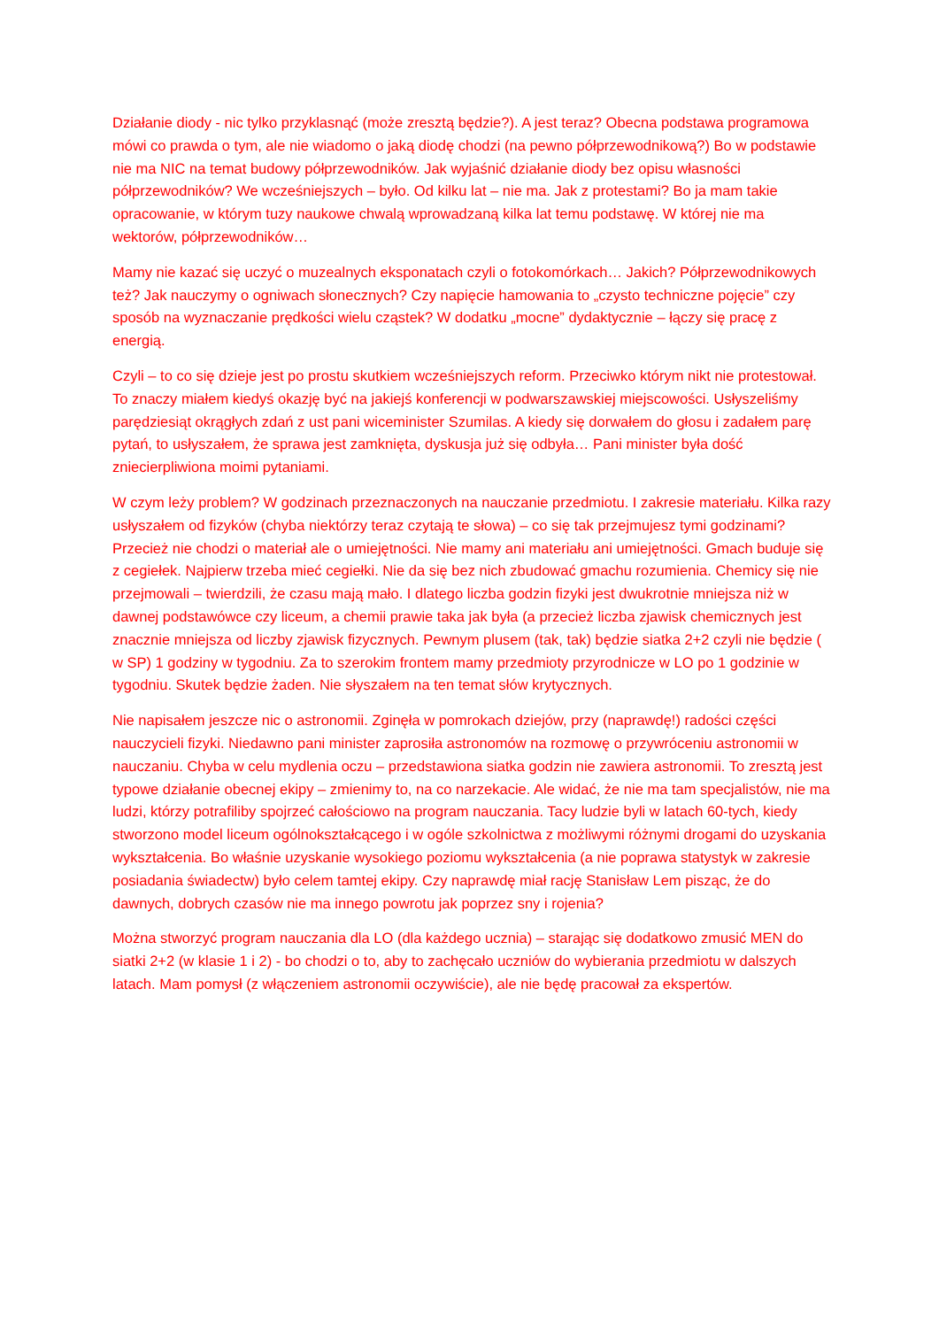Działanie diody - nic tylko przyklasnąć (może zresztą będzie?). A jest teraz? Obecna podstawa programowa mówi co prawda o tym, ale nie wiadomo o jaką diodę chodzi (na pewno półprzewodnikową?) Bo w podstawie nie ma NIC na temat budowy półprzewodników. Jak wyjaśnić działanie diody bez opisu własności półprzewodników? We wcześniejszych – było. Od kilku lat – nie ma. Jak z protestami? Bo ja mam takie opracowanie, w którym tuzy naukowe chwalą wprowadzaną kilka lat temu podstawę. W której nie ma wektorów, półprzewodników…
Mamy nie kazać się uczyć o muzealnych eksponatach czyli o fotokomórkach… Jakich? Półprzewodnikowych też? Jak nauczymy o ogniwach słonecznych? Czy napięcie hamowania to „czysto techniczne pojęcie” czy sposób na wyznaczanie prędkości wielu cząstek? W dodatku „mocne” dydaktycznie – łączy się pracę z energią.
Czyli – to co się dzieje jest po prostu skutkiem wcześniejszych reform. Przeciwko którym nikt nie protestował. To znaczy miałem kiedyś okazję być na jakiejś konferencji w podwarszawskiej miejscowości. Usłyszeliśmy parędziesiąt okrągłych zdań z ust pani wiceminister Szumilas. A kiedy się dorwałem do głosu i zadałem parę pytań, to usłyszałem, że sprawa jest zamknięta, dyskusja już się odbyła… Pani minister była dość zniecierpliwiona moimi pytaniami.
W czym leży problem? W godzinach przeznaczonych na nauczanie przedmiotu. I zakresie materiału. Kilka razy usłyszałem od fizyków (chyba niektórzy teraz czytają te słowa) – co się tak przejmujesz tymi godzinami? Przecież nie chodzi o materiał ale o umiejętności. Nie mamy ani materiału ani umiejętności. Gmach buduje się z cegiełek. Najpierw trzeba mieć cegiełki. Nie da się bez nich zbudować gmachu rozumienia. Chemicy się nie przejmowali – twierdzili, że czasu mają mało. I dlatego liczba godzin fizyki jest dwukrotnie mniejsza niż w dawnej podstawówce czy liceum, a chemii prawie taka jak była (a przecież liczba zjawisk chemicznych jest znacznie mniejsza od liczby zjawisk fizycznych. Pewnym plusem (tak, tak) będzie siatka 2+2 czyli nie będzie ( w SP) 1 godziny w tygodniu. Za to szerokim frontem mamy przedmioty przyrodnicze w LO po 1 godzinie w tygodniu. Skutek będzie żaden. Nie słyszałem na ten temat słów krytycznych.
Nie napisałem jeszcze nic o astronomii. Zginęła w pomrokach dziejów, przy (naprawdę!) radości części nauczycieli fizyki. Niedawno pani minister zaprosiła astronomów na rozmowę o przywróceniu astronomii w nauczaniu. Chyba w celu mydlenia oczu – przedstawiona siatka godzin nie zawiera astronomii. To zresztą jest typowe działanie obecnej ekipy – zmienimy to, na co narzekacie. Ale widać, że nie ma tam specjalistów, nie ma ludzi, którzy potrafiliby spojrzeć całościowo na program nauczania. Tacy ludzie byli w latach 60-tych, kiedy stworzono model liceum ogólnokształcącego i w ogóle szkolnictwa z możliwymi różnymi drogami do uzyskania wykształcenia. Bo właśnie uzyskanie wysokiego poziomu wykształcenia (a nie poprawa statystyk w zakresie posiadania świadectw) było celem tamtej ekipy. Czy naprawdę miał rację Stanisław Lem pisząc, że do dawnych, dobrych czasów nie ma innego powrotu jak poprzez sny i rojenia?
Można stworzyć program nauczania dla LO (dla każdego ucznia) – starając się dodatkowo zmusić MEN do siatki 2+2 (w klasie 1 i 2) - bo chodzi o to, aby to zachęcało uczniów do wybierania przedmiotu w dalszych latach. Mam pomysł (z włączeniem astronomii oczywiście), ale nie będę pracował za ekspertów.